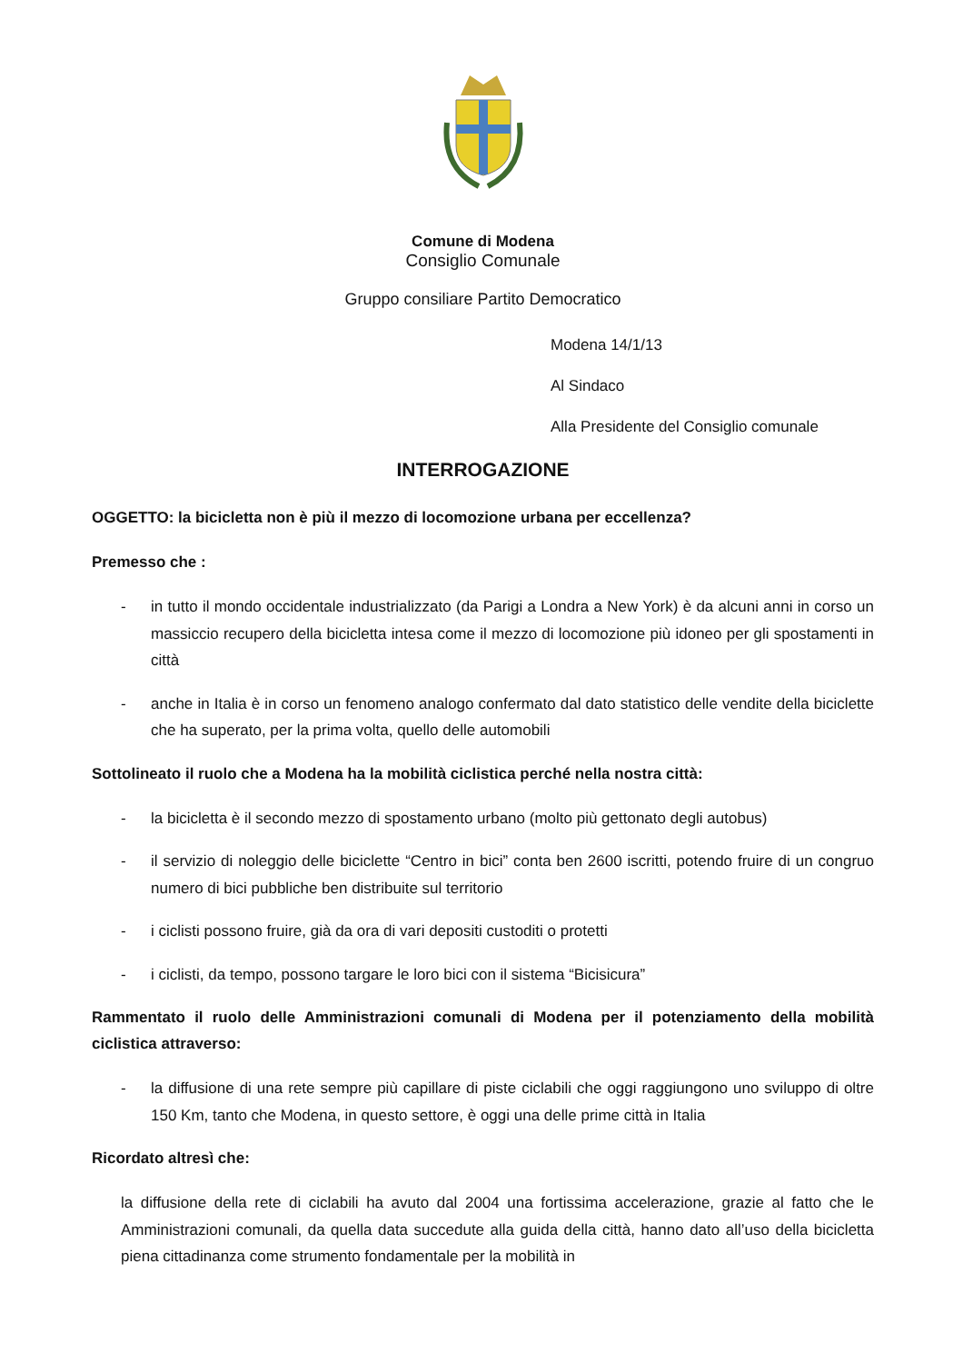Comune di Modena
Consiglio Comunale
Gruppo consiliare Partito Democratico
Modena 14/1/13
Al Sindaco
Alla Presidente del Consiglio comunale
INTERROGAZIONE
OGGETTO: la bicicletta non è più il mezzo di locomozione urbana per eccellenza?
Premesso che :
- in tutto il mondo occidentale industrializzato (da Parigi a Londra a New York) è da alcuni anni in corso un massiccio recupero della bicicletta intesa come il mezzo di locomozione più idoneo per gli spostamenti in città
- anche in Italia è in corso un fenomeno analogo confermato dal dato statistico delle vendite della biciclette che ha superato, per la prima volta, quello delle automobili
Sottolineato il ruolo che a Modena ha la mobilità ciclistica perché nella nostra città:
- la bicicletta è il secondo mezzo di spostamento urbano (molto più gettonato degli autobus)
- il servizio di noleggio delle biciclette “Centro in bici” conta ben 2600 iscritti, potendo fruire di un congruo numero di bici pubbliche ben distribuite sul territorio
- i ciclisti possono fruire, già da ora di vari depositi custoditi o protetti
- i ciclisti, da tempo, possono targare le loro bici con il sistema “Bicisicura”
Rammentato il ruolo delle Amministrazioni comunali di Modena per il potenziamento della mobilità ciclistica attraverso:
- la diffusione di una rete sempre più capillare di piste ciclabili che oggi raggiungono uno sviluppo di oltre 150 Km, tanto che Modena, in questo settore, è oggi una delle prime città in Italia
Ricordato altresì che:
la diffusione della rete di ciclabili ha avuto dal 2004 una fortissima accelerazione, grazie al fatto che le Amministrazioni comunali, da quella data succedute alla guida della città, hanno dato all’uso della bicicletta piena cittadinanza come strumento fondamentale per la mobilità in